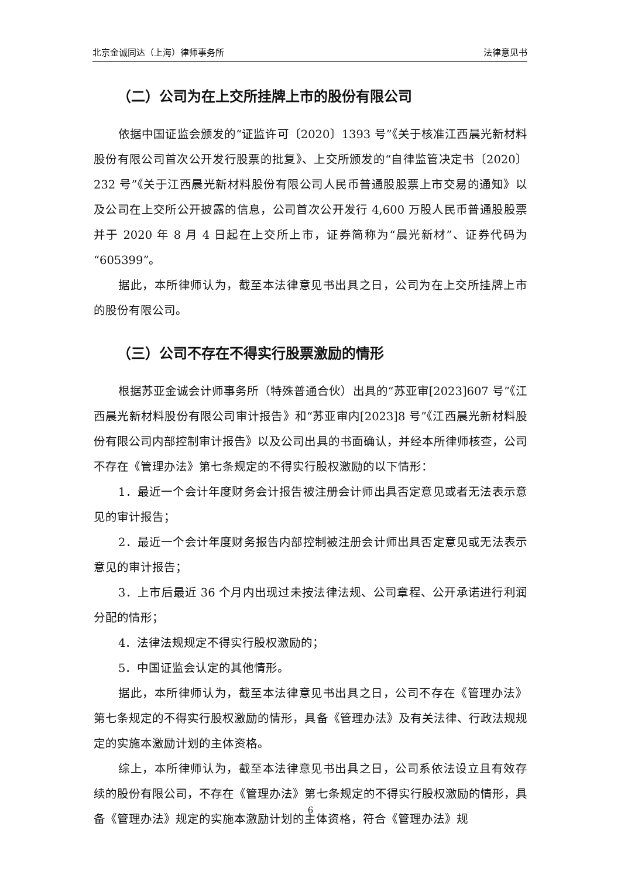北京金诚同达（上海）律师事务所 法律意见书
（二）公司为在上交所挂牌上市的股份有限公司
依据中国证监会颁发的“证监许可〔2020〕1393 号”《关于核准江西晨光新材料股份有限公司首次公开发行股票的批复》、上交所颁发的“自律监管决定书〔2020〕232 号”《关于江西晨光新材料股份有限公司人民币普通股股票上市交易的通知》以及公司在上交所公开披露的信息，公司首次公开发行 4,600 万股人民币普通股股票并于 2020 年 8 月 4 日起在上交所上市，证券简称为“晨光新材”、证券代码为“605399”。
据此，本所律师认为，截至本法律意见书出具之日，公司为在上交所挂牌上市的股份有限公司。
（三）公司不存在不得实行股票激励的情形
根据苏亚金诚会计师事务所（特殊普通合伙）出具的“苏亚审[2023]607 号”《江西晨光新材料股份有限公司审计报告》和“苏亚审内[2023]8 号”《江西晨光新材料股份有限公司内部控制审计报告》以及公司出具的书面确认，并经本所律师核查，公司不存在《管理办法》第七条规定的不得实行股权激励的以下情形：
1．最近一个会计年度财务会计报告被注册会计师出具否定意见或者无法表示意见的审计报告；
2．最近一个会计年度财务报告内部控制被注册会计师出具否定意见或无法表示意见的审计报告；
3．上市后最近 36 个月内出现过未按法律法规、公司章程、公开承诺进行利润分配的情形；
4．法律法规规定不得实行股权激励的；
5．中国证监会认定的其他情形。
据此，本所律师认为，截至本法律意见书出具之日，公司不存在《管理办法》第七条规定的不得实行股权激励的情形，具备《管理办法》及有关法律、行政法规规定的实施本激励计划的主体资格。
综上，本所律师认为，截至本法律意见书出具之日，公司系依法设立且有效存续的股份有限公司，不存在《管理办法》第七条规定的不得实行股权激励的情形，具备《管理办法》规定的实施本激励计划的主体资格，符合《管理办法》规
6